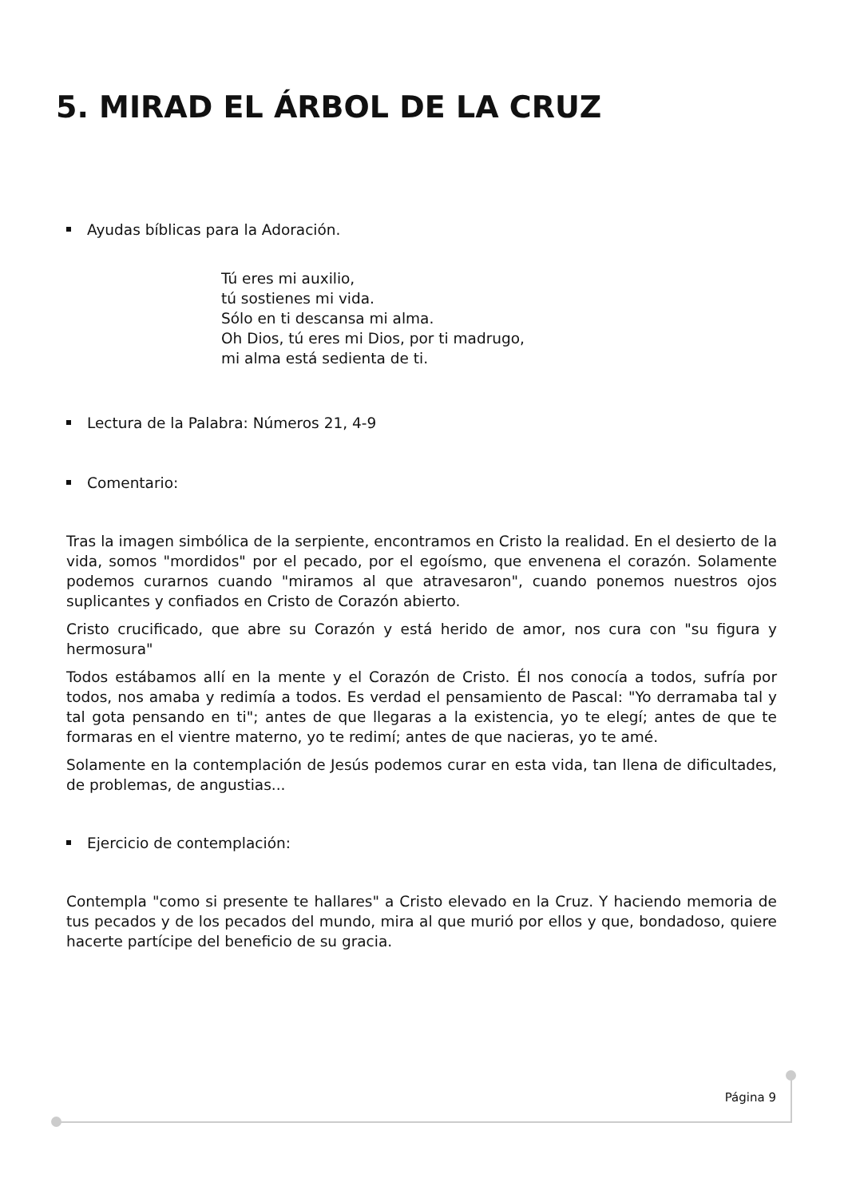5. MIRAD EL ÁRBOL DE LA CRUZ
Ayudas bíblicas para la Adoración.
Tú eres mi auxilio,
tú sostienes mi vida.
Sólo en ti descansa mi alma.
Oh Dios, tú eres mi Dios, por ti madrugo,
mi alma está sedienta de ti.
Lectura de la Palabra: Números 21, 4-9
Comentario:
Tras la imagen simbólica de la serpiente, encontramos en Cristo la realidad. En el desierto de la vida, somos "mordidos" por el pecado, por el egoísmo, que envenena el corazón. Solamente podemos curarnos cuando "miramos al que atravesaron", cuando ponemos nuestros ojos suplicantes y confiados en Cristo de Corazón abierto.
Cristo crucificado, que abre su Corazón y está herido de amor, nos cura con "su figura y hermosura"
Todos estábamos allí en la mente y el Corazón de Cristo. Él nos conocía a todos, sufría por todos, nos amaba y redimía a todos. Es verdad el pensamiento de Pascal: "Yo derramaba tal y tal gota pensando en ti"; antes de que llegaras a la existencia, yo te elegí; antes de que te formaras en el vientre materno, yo te redimí; antes de que nacieras, yo te amé.
Solamente en la contemplación de Jesús podemos curar en esta vida, tan llena de dificultades, de problemas, de angustias...
Ejercicio de contemplación:
Contempla "como si presente te hallares" a Cristo elevado en la Cruz. Y haciendo memoria de tus pecados y de los pecados del mundo, mira al que murió por ellos y que, bondadoso, quiere hacerte partícipe del beneficio de su gracia.
Página 9